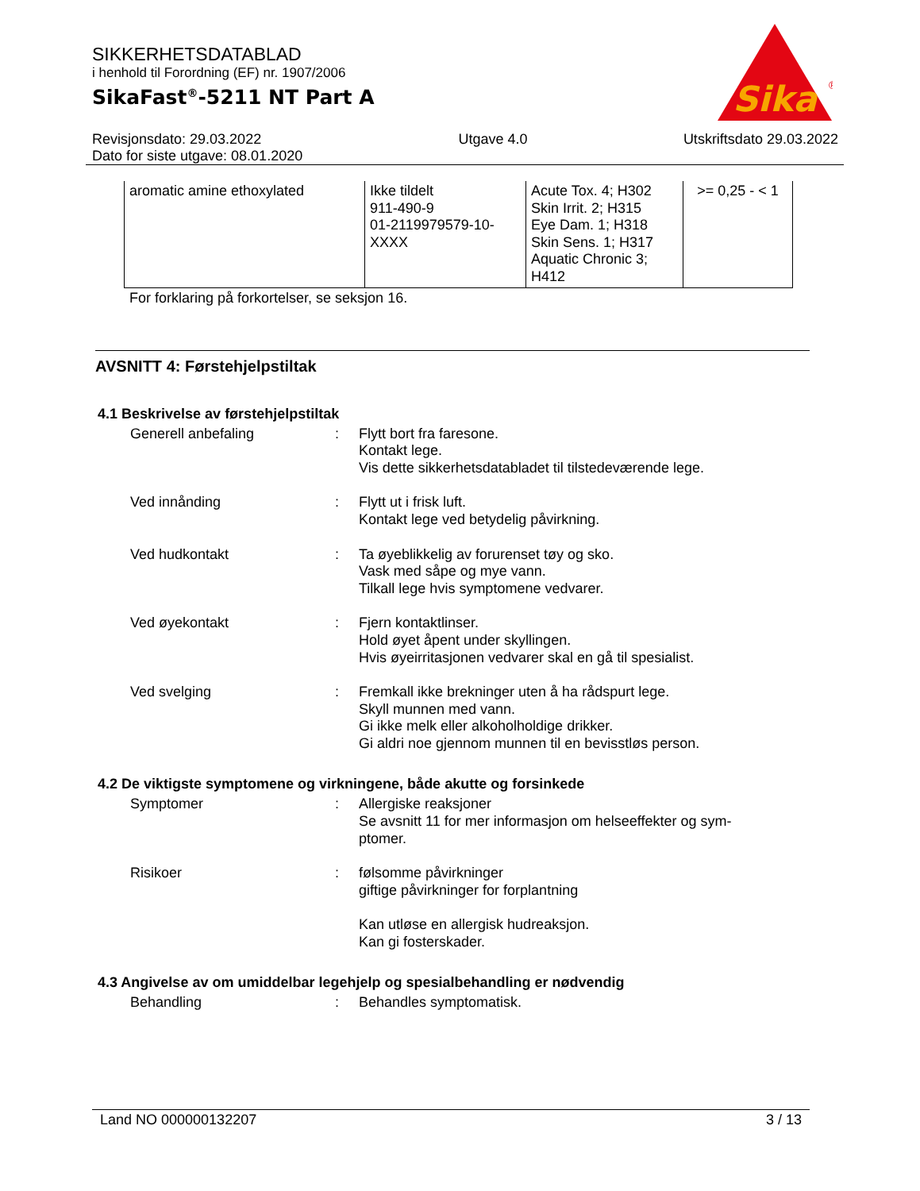SIKKERHETSDATABLAD
i henhold til Forordning (EF) nr. 1907/2006
SikaFast<sup>®</sup>-5211 NT Part A
Revisjonsdato: 29.03.2022
Dato for siste utgave: 08.01.2020
Utgave 4.0 Utskriftsdato 29.03.2022
Sika
®
| aromatic amine ethoxylated | Ikke tildelt 911-490-9 01-2119979579-10- XXXX | Acute Tox. 4; H302 Skin Irrit. 2; H315 Eye Dam. 1; H318 Skin Sens. 1; H317 Aquatic Chronic 3; H412 | >= 0,25 - < 1 |
For forklaring på forkortelser, se seksjon 16.
AVSNITT 4: Førstehjelpstiltak
4.1 Beskrivelse av førstehjelpstiltak
Generell anbefaling : Flytt bort fra faresone.
Kontakt lege.
Vis dette sikkerhetsdatabladet til tilstedeværende lege.
Ved innånding : Flytt ut i frisk luft.
Kontakt lege ved betydelig påvirkning.
Ved hudkontakt : Ta øyeblikkelig av forurenset tøy og sko.
Vask med såpe og mye vann.
Tilkall lege hvis symptomene vedvarer.
Ved øyekontakt : Fjern kontaktlinser.
Hold øyet åpent under skyllingen.
Hvis øyeirritasjonen vedvarer skal en gå til spesialist.
Ved svelging : Fremkall ikke brekninger uten å ha rådspurt lege.
Skyll munnen med vann.
Gi ikke melk eller alkoholholdige drikker.
Gi aldri noe gjennom munnen til en bevisstløs person.
4.2 De viktigste symptomene og virkningene, både akutte og forsinkede
Symptomer : Allergiske reaksjoner
Se avsnitt 11 for mer informasjon om helseeffekter og sym-
ptomer.
Risikoer : følsomme påvirkninger
giftige påvirkninger for forplantning
Kan utløse en allergisk hudreaksjon.
Kan gi fosterskader.
4.3 Angivelse av om umiddelbar legehjelp og spesialbehandling er nødvendig
Behandling : Behandles symptomatisk.
Land NO 000000132207 3 / 13